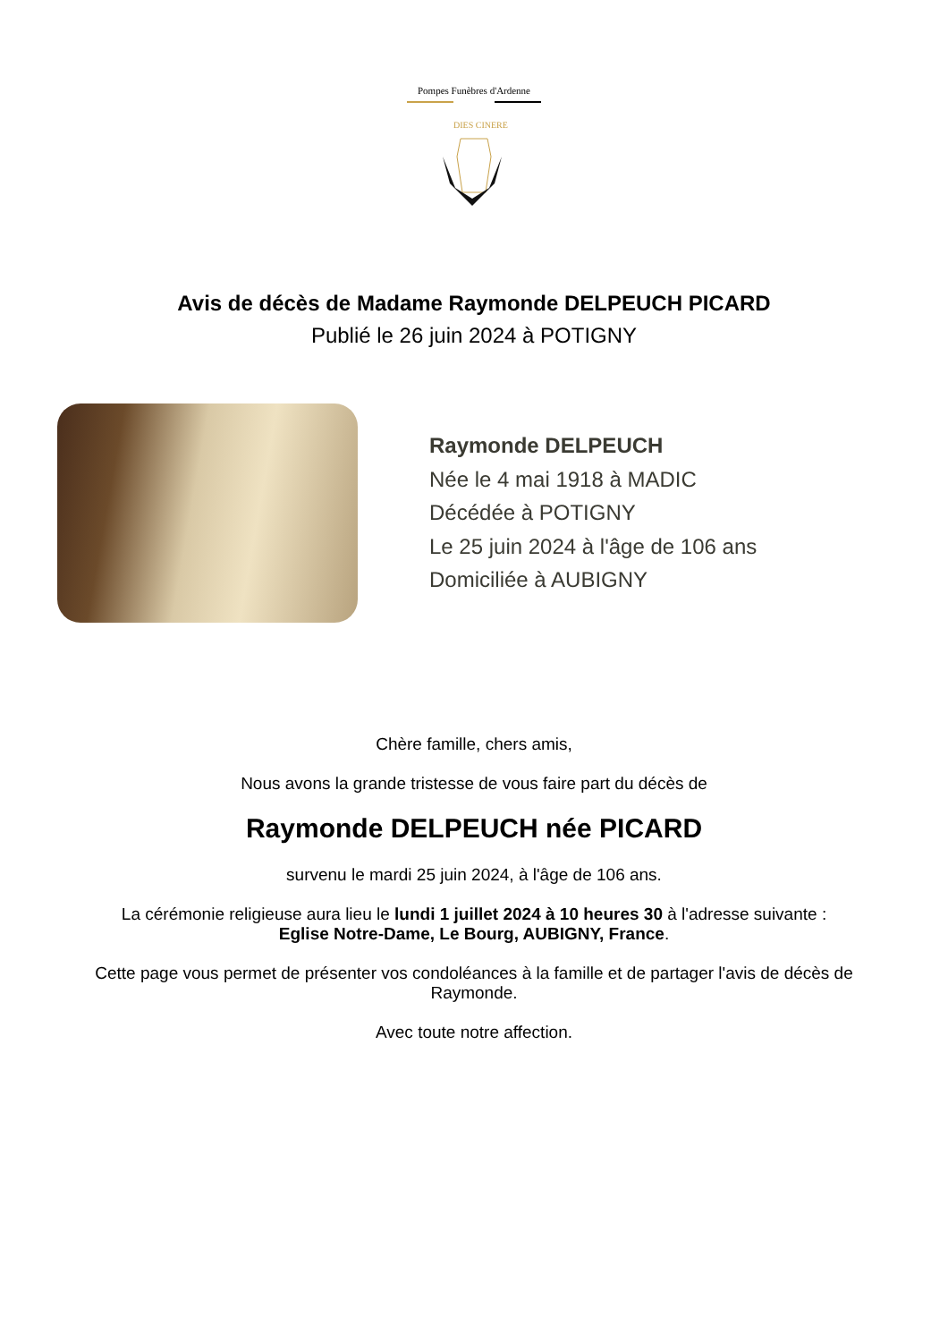Pompes Funèbres d'Ardenne
DIES CINERE
Avis de décès de Madame Raymonde DELPEUCH PICARD
Publié le 26 juin 2024 à POTIGNY
Raymonde DELPEUCH
Née le 4 mai 1918 à MADIC
Décédée à POTIGNY
Le 25 juin 2024 à l'âge de 106 ans
Domiciliée à AUBIGNY
Chère famille, chers amis,
Nous avons la grande tristesse de vous faire part du décès de
Raymonde DELPEUCH née PICARD
survenu le mardi 25 juin 2024, à l'âge de 106 ans.
La cérémonie religieuse aura lieu le lundi 1 juillet 2024 à 10 heures 30 à l'adresse suivante :
Eglise Notre-Dame, Le Bourg, AUBIGNY, France.
Cette page vous permet de présenter vos condoléances à la famille et de partager l'avis de décès de Raymonde.
Avec toute notre affection.